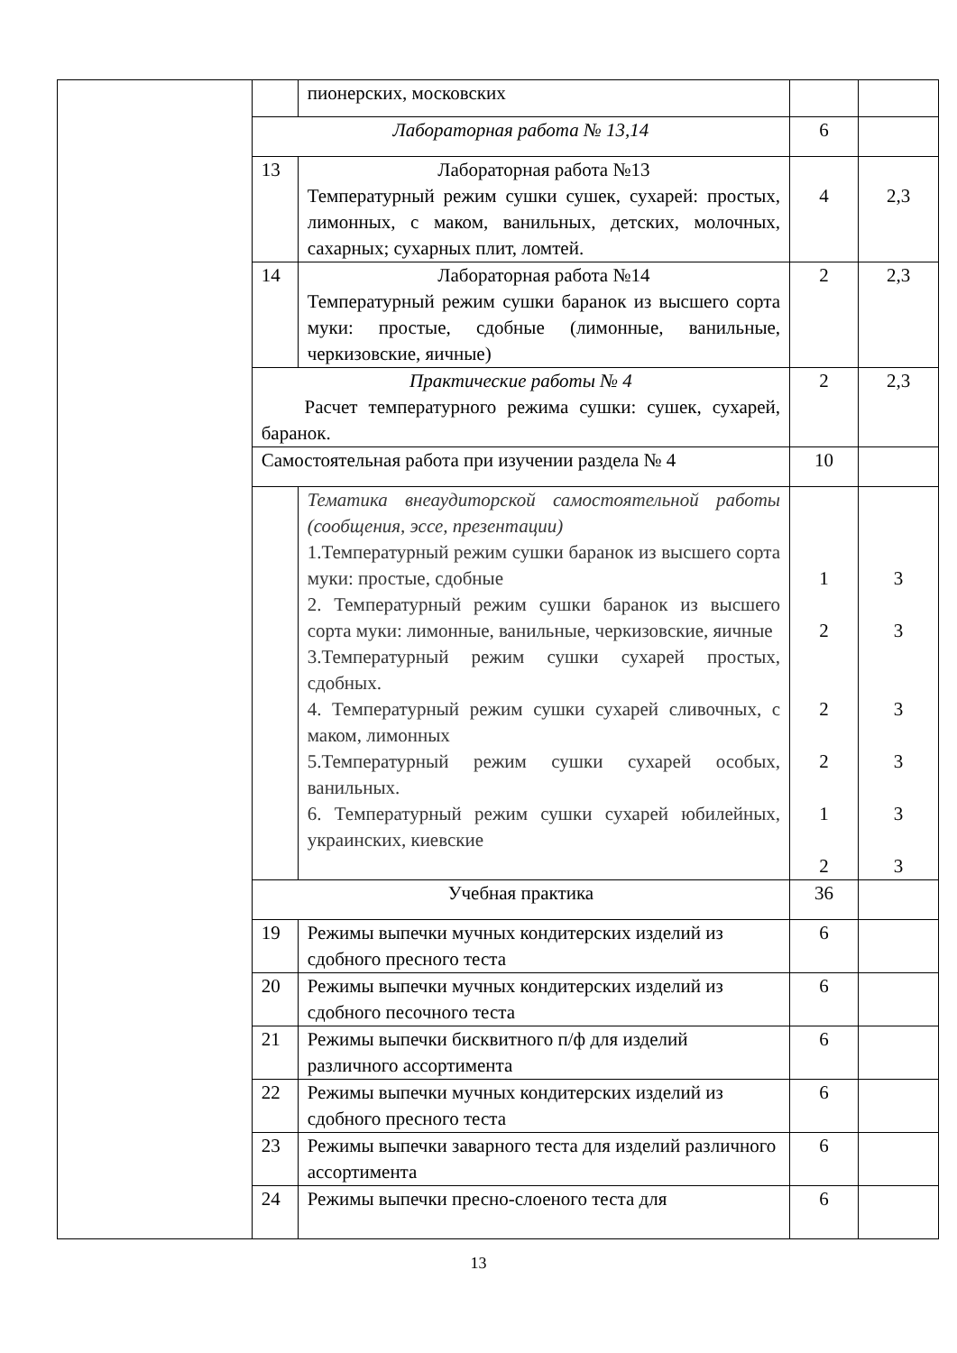| | | пионерских, московских | | |
| | Лабораторная работа № 13,14 | | 6 | |
| | 13 | Лабораторная работа №13 Температурный режим сушки сушек, сухарей: простых, лимонных, с маком, ванильных, детских, молочных, сахарных; сухарных плит, ломтей. | 4 | 2,3 |
| | 14 | Лабораторная работа №14 Температурный режим сушки баранок из высшего сорта муки: простые, сдобные (лимонные, ванильные, черкизовские, яичные) | 2 | 2,3 |
| | Практические работы № 4 Расчет температурного режима сушки: сушек, сухарей, баранок. | | 2 | 2,3 |
| | Самостоятельная работа при изучении раздела № 4 | | 10 | |
| | | Тематика внеаудиторской самостоятельной работы (сообщения, эссе, презентации) 1.Температурный режим сушки баранок из высшего сорта муки: простые, сдобные 2. Температурный режим сушки баранок из высшего сорта муки: лимонные, ванильные, черкизовские, яичные 3.Температурный режим сушки сухарей простых, сдобных. 4. Температурный режим сушки сухарей сливочных, с маком, лимонных 5.Температурный режим сушки сухарей особых, ванильных. 6. Температурный режим сушки сухарей юбилейных, украинских, киевские | 1 2 2 2 1 2 | 3 3 3 3 3 3 |
| | Учебная практика | | 36 | |
| | 19 | Режимы выпечки мучных кондитерских изделий из сдобного пресного теста | 6 | |
| | 20 | Режимы выпечки мучных кондитерских изделий из сдобного песочного теста | 6 | |
| | 21 | Режимы выпечки бисквитного п/ф для изделий различного ассортимента | 6 | |
| | 22 | Режимы выпечки мучных кондитерских изделий из сдобного пресного теста | 6 | |
| | 23 | Режимы выпечки заварного теста для изделий различного ассортимента | 6 | |
| | 24 | Режимы выпечки пресно-слоеного теста для | 6 | |
13